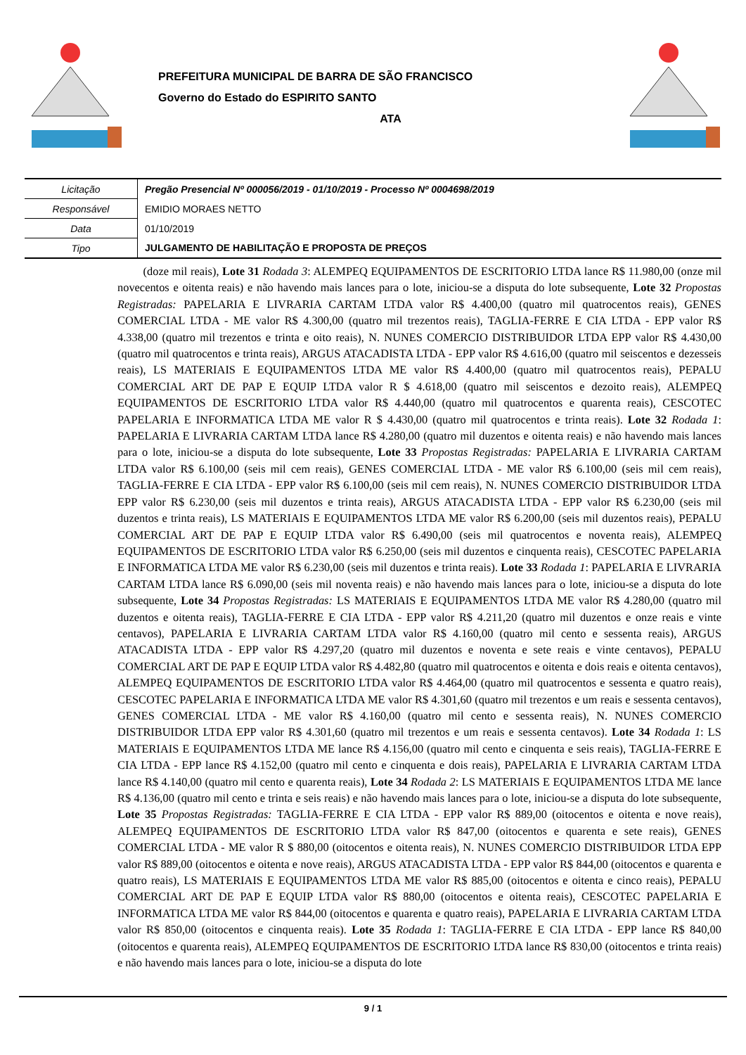PREFEITURA MUNICIPAL DE BARRA DE SÃO FRANCISCO
Governo do Estado do ESPIRITO SANTO
ATA
| Licitação | Pregão Presencial Nº 000056/2019 - 01/10/2019 - Processo Nº 0004698/2019 |
| Responsável | EMIDIO MORAES NETTO |
| Data | 01/10/2019 |
| Tipo | JULGAMENTO DE HABILITAÇÃO E PROPOSTA DE PREÇOS |
(doze mil reais), Lote 31 Rodada 3: ALEMPEQ EQUIPAMENTOS DE ESCRITORIO LTDA lance R$ 11.980,00 (onze mil novecentos e oitenta reais) e não havendo mais lances para o lote, iniciou-se a disputa do lote subsequente, Lote 32 Propostas Registradas: PAPELARIA E LIVRARIA CARTAM LTDA valor R$ 4.400,00 (quatro mil quatrocentos reais), GENES COMERCIAL LTDA - ME valor R$ 4.300,00 (quatro mil trezentos reais), TAGLIA-FERRE E CIA LTDA - EPP valor R$ 4.338,00 (quatro mil trezentos e trinta e oito reais), N. NUNES COMERCIO DISTRIBUIDOR LTDA EPP valor R$ 4.430,00 (quatro mil quatrocentos e trinta reais), ARGUS ATACADISTA LTDA - EPP valor R$ 4.616,00 (quatro mil seiscentos e dezesseis reais), LS MATERIAIS E EQUIPAMENTOS LTDA ME valor R$ 4.400,00 (quatro mil quatrocentos reais), PEPALU COMERCIAL ART DE PAP E EQUIP LTDA valor R $ 4.618,00 (quatro mil seiscentos e dezoito reais), ALEMPEQ EQUIPAMENTOS DE ESCRITORIO LTDA valor R$ 4.440,00 (quatro mil quatrocentos e quarenta reais), CESCOTEC PAPELARIA E INFORMATICA LTDA ME valor R $ 4.430,00 (quatro mil quatrocentos e trinta reais). Lote 32 Rodada 1: PAPELARIA E LIVRARIA CARTAM LTDA lance R$ 4.280,00 (quatro mil duzentos e oitenta reais) e não havendo mais lances para o lote, iniciou-se a disputa do lote subsequente, Lote 33 Propostas Registradas: PAPELARIA E LIVRARIA CARTAM LTDA valor R$ 6.100,00 (seis mil cem reais), GENES COMERCIAL LTDA - ME valor R$ 6.100,00 (seis mil cem reais), TAGLIA-FERRE E CIA LTDA - EPP valor R$ 6.100,00 (seis mil cem reais), N. NUNES COMERCIO DISTRIBUIDOR LTDA EPP valor R$ 6.230,00 (seis mil duzentos e trinta reais), ARGUS ATACADISTA LTDA - EPP valor R$ 6.230,00 (seis mil duzentos e trinta reais), LS MATERIAIS E EQUIPAMENTOS LTDA ME valor R$ 6.200,00 (seis mil duzentos reais), PEPALU COMERCIAL ART DE PAP E EQUIP LTDA valor R$ 6.490,00 (seis mil quatrocentos e noventa reais), ALEMPEQ EQUIPAMENTOS DE ESCRITORIO LTDA valor R$ 6.250,00 (seis mil duzentos e cinquenta reais), CESCOTEC PAPELARIA E INFORMATICA LTDA ME valor R$ 6.230,00 (seis mil duzentos e trinta reais). Lote 33 Rodada 1: PAPELARIA E LIVRARIA CARTAM LTDA lance R$ 6.090,00 (seis mil noventa reais) e não havendo mais lances para o lote, iniciou-se a disputa do lote subsequente, Lote 34 Propostas Registradas: LS MATERIAIS E EQUIPAMENTOS LTDA ME valor R$ 4.280,00 (quatro mil duzentos e oitenta reais), TAGLIA-FERRE E CIA LTDA - EPP valor R$ 4.211,20 (quatro mil duzentos e onze reais e vinte centavos), PAPELARIA E LIVRARIA CARTAM LTDA valor R$ 4.160,00 (quatro mil cento e sessenta reais), ARGUS ATACADISTA LTDA - EPP valor R$ 4.297,20 (quatro mil duzentos e noventa e sete reais e vinte centavos), PEPALU COMERCIAL ART DE PAP E EQUIP LTDA valor R$ 4.482,80 (quatro mil quatrocentos e oitenta e dois reais e oitenta centavos), ALEMPEQ EQUIPAMENTOS DE ESCRITORIO LTDA valor R$ 4.464,00 (quatro mil quatrocentos e sessenta e quatro reais), CESCOTEC PAPELARIA E INFORMATICA LTDA ME valor R$ 4.301,60 (quatro mil trezentos e um reais e sessenta centavos), GENES COMERCIAL LTDA - ME valor R$ 4.160,00 (quatro mil cento e sessenta reais), N. NUNES COMERCIO DISTRIBUIDOR LTDA EPP valor R$ 4.301,60 (quatro mil trezentos e um reais e sessenta centavos). Lote 34 Rodada 1: LS MATERIAIS E EQUIPAMENTOS LTDA ME lance R$ 4.156,00 (quatro mil cento e cinquenta e seis reais), TAGLIA-FERRE E CIA LTDA - EPP lance R$ 4.152,00 (quatro mil cento e cinquenta e dois reais), PAPELARIA E LIVRARIA CARTAM LTDA lance R$ 4.140,00 (quatro mil cento e quarenta reais), Lote 34 Rodada 2: LS MATERIAIS E EQUIPAMENTOS LTDA ME lance R$ 4.136,00 (quatro mil cento e trinta e seis reais) e não havendo mais lances para o lote, iniciou-se a disputa do lote subsequente, Lote 35 Propostas Registradas: TAGLIA-FERRE E CIA LTDA - EPP valor R$ 889,00 (oitocentos e oitenta e nove reais), ALEMPEQ EQUIPAMENTOS DE ESCRITORIO LTDA valor R$ 847,00 (oitocentos e quarenta e sete reais), GENES COMERCIAL LTDA - ME valor R $ 880,00 (oitocentos e oitenta reais), N. NUNES COMERCIO DISTRIBUIDOR LTDA EPP valor R$ 889,00 (oitocentos e oitenta e nove reais), ARGUS ATACADISTA LTDA - EPP valor R$ 844,00 (oitocentos e quarenta e quatro reais), LS MATERIAIS E EQUIPAMENTOS LTDA ME valor R$ 885,00 (oitocentos e oitenta e cinco reais), PEPALU COMERCIAL ART DE PAP E EQUIP LTDA valor R$ 880,00 (oitocentos e oitenta reais), CESCOTEC PAPELARIA E INFORMATICA LTDA ME valor R$ 844,00 (oitocentos e quarenta e quatro reais), PAPELARIA E LIVRARIA CARTAM LTDA valor R$ 850,00 (oitocentos e cinquenta reais). Lote 35 Rodada 1: TAGLIA-FERRE E CIA LTDA - EPP lance R$ 840,00 (oitocentos e quarenta reais), ALEMPEQ EQUIPAMENTOS DE ESCRITORIO LTDA lance R$ 830,00 (oitocentos e trinta reais) e não havendo mais lances para o lote, iniciou-se a disputa do lote
9 / 1